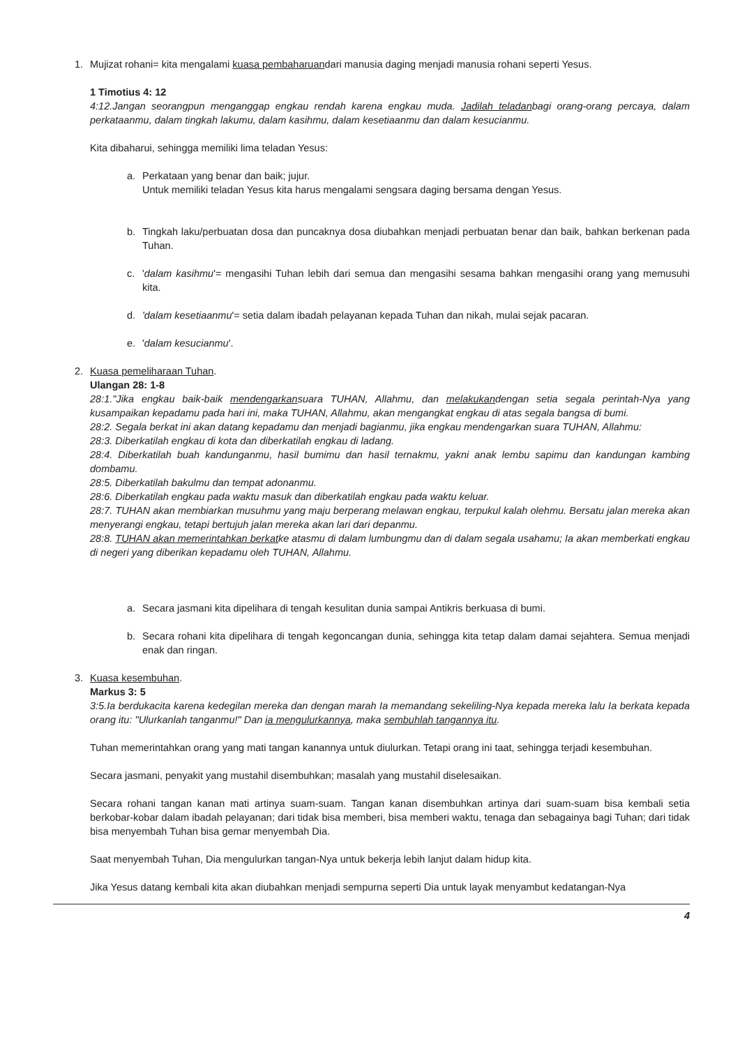1. Mujizat rohani= kita mengalami kuasa pembaharuandari manusia daging menjadi manusia rohani seperti Yesus.
1 Timotius 4: 12
4:12.Jangan seorangpun menganggap engkau rendah karena engkau muda. Jadilah teladanbagi orang-orang percaya, dalam perkataanmu, dalam tingkah lakumu, dalam kasihmu, dalam kesetiaanmu dan dalam kesucianmu.
Kita dibaharui, sehingga memiliki lima teladan Yesus:
a. Perkataan yang benar dan baik; jujur.
Untuk memiliki teladan Yesus kita harus mengalami sengsara daging bersama dengan Yesus.
b. Tingkah laku/perbuatan dosa dan puncaknya dosa diubahkan menjadi perbuatan benar dan baik, bahkan berkenan pada Tuhan.
c. 'dalam kasihmu'= mengasihi Tuhan lebih dari semua dan mengasihi sesama bahkan mengasihi orang yang memusuhi kita.
d. 'dalam kesetiaanmu'= setia dalam ibadah pelayanan kepada Tuhan dan nikah, mulai sejak pacaran.
e. 'dalam kesucianmu'.
2. Kuasa pemeliharaan Tuhan.
Ulangan 28: 1-8
28:1."Jika engkau baik-baik mendengarkansuara TUHAN, Allahmu, dan melakukandengan setia segala perintah-Nya yang kusampaikan kepadamu pada hari ini, maka TUHAN, Allahmu, akan mengangkat engkau di atas segala bangsa di bumi.
28:2. Segala berkat ini akan datang kepadamu dan menjadi bagianmu, jika engkau mendengarkan suara TUHAN, Allahmu:
28:3. Diberkatilah engkau di kota dan diberkatilah engkau di ladang.
28:4. Diberkatilah buah kandunganmu, hasil bumimu dan hasil ternakmu, yakni anak lembu sapimu dan kandungan kambing dombamu.
28:5. Diberkatilah bakulmu dan tempat adonanmu.
28:6. Diberkatilah engkau pada waktu masuk dan diberkatilah engkau pada waktu keluar.
28:7. TUHAN akan membiarkan musuhmu yang maju berperang melawan engkau, terpukul kalah olehmu. Bersatu jalan mereka akan menyerangi engkau, tetapi bertujuh jalan mereka akan lari dari depanmu.
28:8. TUHAN akan memerintahkan berkatke atasmu di dalam lumbungmu dan di dalam segala usahamu; Ia akan memberkati engkau di negeri yang diberikan kepadamu oleh TUHAN, Allahmu.
a. Secara jasmani kita dipelihara di tengah kesulitan dunia sampai Antikris berkuasa di bumi.
b. Secara rohani kita dipelihara di tengah kegoncangan dunia, sehingga kita tetap dalam damai sejahtera. Semua menjadi enak dan ringan.
3. Kuasa kesembuhan.
Markus 3: 5
3:5.Ia berdukacita karena kedegilan mereka dan dengan marah Ia memandang sekeliling-Nya kepada mereka lalu Ia berkata kepada orang itu: "Ulurkanlah tanganmu!" Dan ia mengulurkannya, maka sembuhlah tangannya itu.
Tuhan memerintahkan orang yang mati tangan kanannya untuk diulurkan. Tetapi orang ini taat, sehingga terjadi kesembuhan.
Secara jasmani, penyakit yang mustahil disembuhkan; masalah yang mustahil diselesaikan.
Secara rohani tangan kanan mati artinya suam-suam. Tangan kanan disembuhkan artinya dari suam-suam bisa kembali setia berkobar-kobar dalam ibadah pelayanan; dari tidak bisa memberi, bisa memberi waktu, tenaga dan sebagainya bagi Tuhan; dari tidak bisa menyembah Tuhan bisa gemar menyembah Dia.
Saat menyembah Tuhan, Dia mengulurkan tangan-Nya untuk bekerja lebih lanjut dalam hidup kita.
Jika Yesus datang kembali kita akan diubahkan menjadi sempurna seperti Dia untuk layak menyambut kedatangan-Nya
4